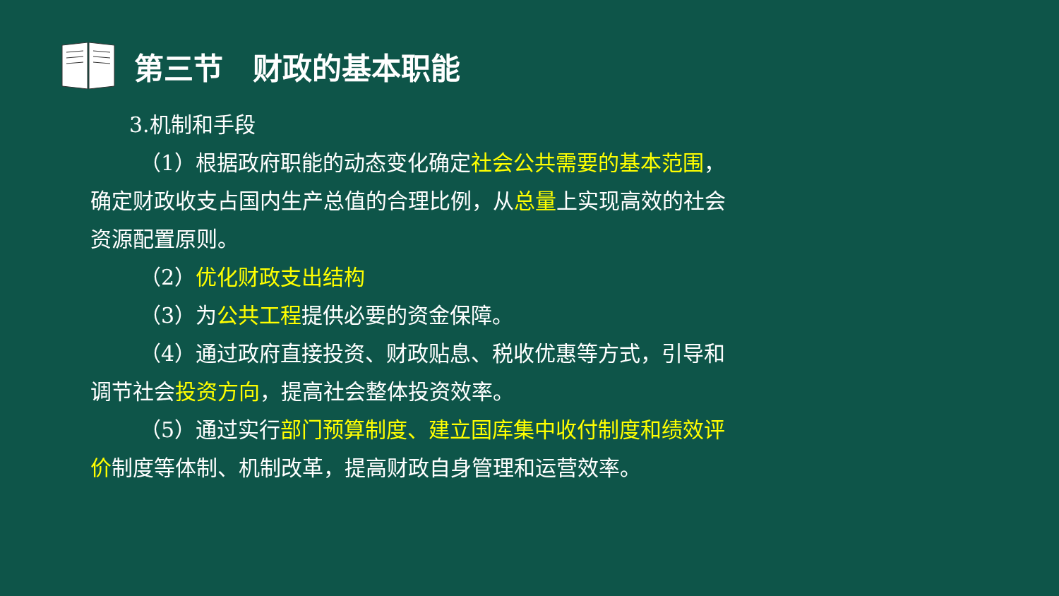第三节　财政的基本职能
3.机制和手段
（1）根据政府职能的动态变化确定社会公共需要的基本范围，确定财政收支占国内生产总值的合理比例，从总量上实现高效的社会资源配置原则。
（2）优化财政支出结构
（3）为公共工程提供必要的资金保障。
（4）通过政府直接投资、财政贴息、税收优惠等方式，引导和调节社会投资方向，提高社会整体投资效率。
（5）通过实行部门预算制度、建立国库集中收付制度和绩效评价制度等体制、机制改革，提高财政自身管理和运营效率。